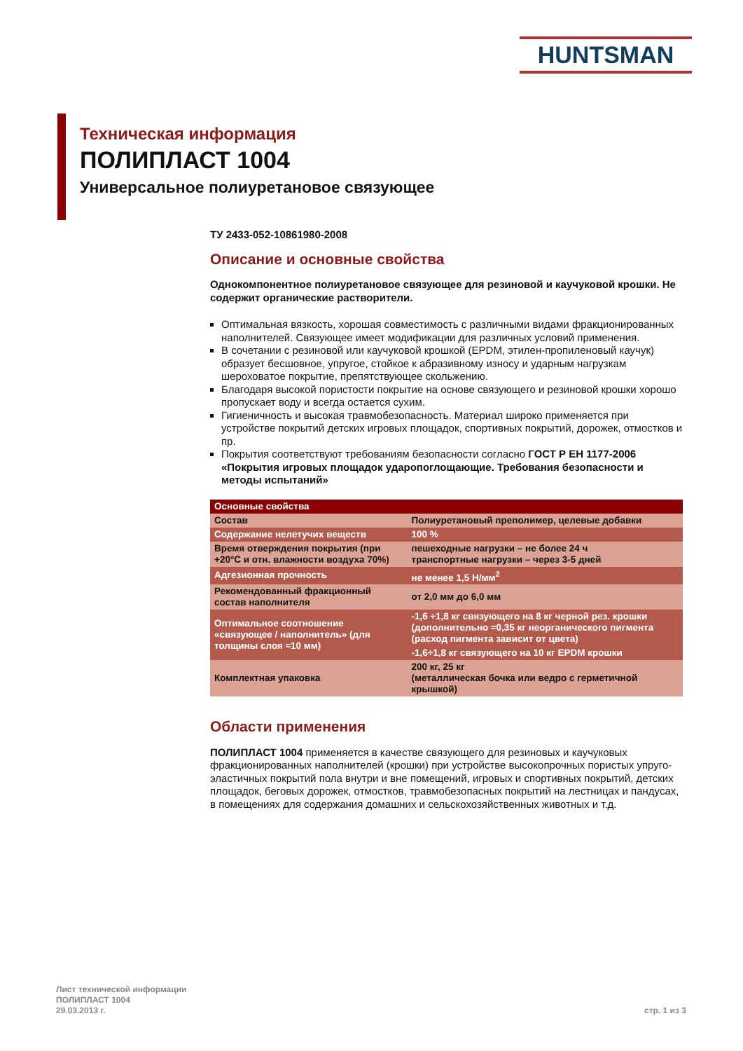HUNTSMAN
Техническая информация
ПОЛИПЛАСТ 1004
Универсальное полиуретановое связующее
ТУ 2433-052-10861980-2008
Описание и основные свойства
Однокомпонентное полиуретановое связующее для резиновой и каучуковой крошки. Не содержит органические растворители.
Оптимальная вязкость, хорошая совместимость с различными видами фракционированных наполнителей. Связующее имеет модификации для различных условий применения.
В сочетании с резиновой или каучуковой крошкой (EPDM, этилен-пропиленовый каучук) образует бесшовное, упругое, стойкое к абразивному износу и ударным нагрузкам шероховатое покрытие, препятствующее скольжению.
Благодаря высокой пористости покрытие на основе связующего и резиновой крошки хорошо пропускает воду и всегда остается сухим.
Гигиеничность и высокая травмобезопасность. Материал широко применяется при устройстве покрытий детских игровых площадок, спортивных покрытий, дорожек, отмостков и пр.
Покрытия соответствуют требованиям безопасности согласно ГОСТ Р ЕН 1177-2006 «Покрытия игровых площадок ударопоглощающие. Требования безопасности и методы испытаний»
| Основные свойства | |
| Состав | Полиуретановый преполимер, целевые добавки |
| Содержание нелетучих веществ | 100 % |
| Время отверждения покрытия (при +20°С и отн. влажности воздуха 70%) | пешеходные нагрузки – не более 24 ч транспортные нагрузки – через 3-5 дней |
| Адгезионная прочность | не менее 1,5 Н/мм<sup>2</sup> |
| Рекомендованный фракционный состав наполнителя | от 2,0 мм до 6,0 мм |
| Оптимальное соотношение «связующее / наполнитель» (для толщины слоя ≈10 мм) | -1,6 ÷1,8 кг связующего на 8 кг черной рез. крошки (дополнительно ≈0,35 кг неорганического пигмента (расход пигмента зависит от цвета) |
| | -1,6÷1,8 кг связующего на 10 кг EPDM крошки |
| Комплектная упаковка | 200 кг, 25 кг (металлическая бочка или ведро с герметичной крышкой) |
Области применения
ПОЛИПЛАСТ 1004 применяется в качестве связующего для резиновых и каучуковых фракционированных наполнителей (крошки) при устройстве высокопрочных пористых упруго-эластичных покрытий пола внутри и вне помещений, игровых и спортивных покрытий, детских площадок, беговых дорожек, отмостков, травмобезопасных покрытий на лестницах и пандусах, в помещениях для содержания домашних и сельскохозяйственных животных и т.д.
Лист технической информации
ПОЛИПЛАСТ 1004
29.03.2013 г.
стр. 1 из 3